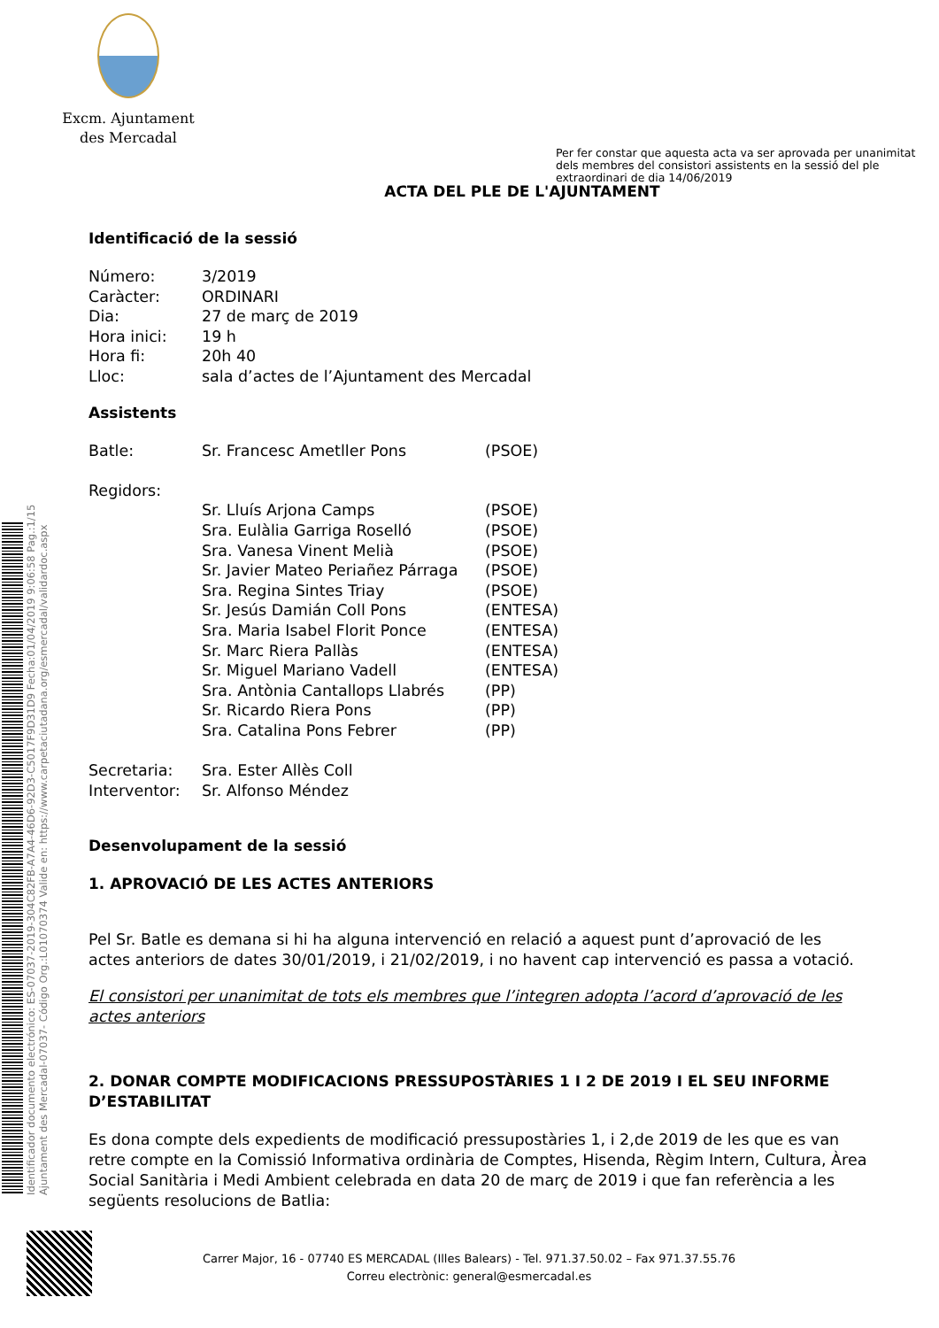Excm. Ajuntament
des Mercadal
Per fer constar que aquesta acta va ser aprovada per unanimitat dels membres del consistori assistents en la sessió del ple extraordinari de dia 14/06/2019
ACTA DEL PLE DE L'AJUNTAMENT
Identificació de la sessió
| Número: | 3/2019 |
| Caràcter: | ORDINARI |
| Dia: | 27 de març de 2019 |
| Hora inici: | 19 h |
| Hora fi: | 20h 40 |
| Lloc: | sala d’actes de l’Ajuntament des Mercadal |
Assistents
| Batle: | Sr. Francesc Ametller Pons | (PSOE) |
| Regidors: | | |
| | Sr. Lluís Arjona Camps | (PSOE) |
| | Sra. Eulàlia Garriga Roselló | (PSOE) |
| | Sra. Vanesa Vinent Melià | (PSOE) |
| | Sr. Javier Mateo Periañez Párraga | (PSOE) |
| | Sra. Regina Sintes Triay | (PSOE) |
| | Sr. Jesús Damián Coll Pons | (ENTESA) |
| | Sra. Maria Isabel Florit Ponce | (ENTESA) |
| | Sr. Marc Riera Pallàs | (ENTESA) |
| | Sr. Miguel Mariano Vadell | (ENTESA) |
| | Sra. Antònia Cantallops Llabrés | (PP) |
| | Sr. Ricardo Riera Pons | (PP) |
| | Sra. Catalina Pons Febrer | (PP) |
| Secretaria: | Sra. Ester Allès Coll | |
| Interventor: | Sr. Alfonso Méndez | |
Desenvolupament de la sessió
1. APROVACIÓ DE LES ACTES ANTERIORS
Pel Sr. Batle es demana si hi ha alguna intervenció en relació a aquest punt d’aprovació de les actes anteriors de dates 30/01/2019, i 21/02/2019, i no havent cap intervenció es passa a votació.
El consistori per unanimitat de tots els membres que l’integren adopta l’acord d’aprovació de les actes anteriors
2. DONAR COMPTE MODIFICACIONS PRESSUPOSTÀRIES 1 I 2 DE 2019 I EL SEU INFORME D’ESTABILITAT
Es dona compte dels expedients de modificació pressupostàries 1, i 2,de 2019 de les que es van retre compte en la Comissió Informativa ordinària de Comptes, Hisenda, Règim Intern, Cultura, Àrea Social Sanitària i Medi Ambient celebrada en data 20 de març de 2019 i que fan referència a les següents resolucions de Batlia:
Identificador documento electrónico: ES-07037-2019-304C82FB-A7A4-46D6-92D3-C5017F9D31D9 Fecha:01/04/2019 9:06:58 Pag.:1/15
Ajuntament des Mercadal-07037- Código Org.:L01070374 Valide en: https://www.carpetaciutadana.org/esmercadal/validardoc.aspx
Carrer Major, 16 - 07740 ES MERCADAL (Illes Balears) - Tel. 971.37.50.02 – Fax 971.37.55.76
Correu electrònic: general@esmercadal.es